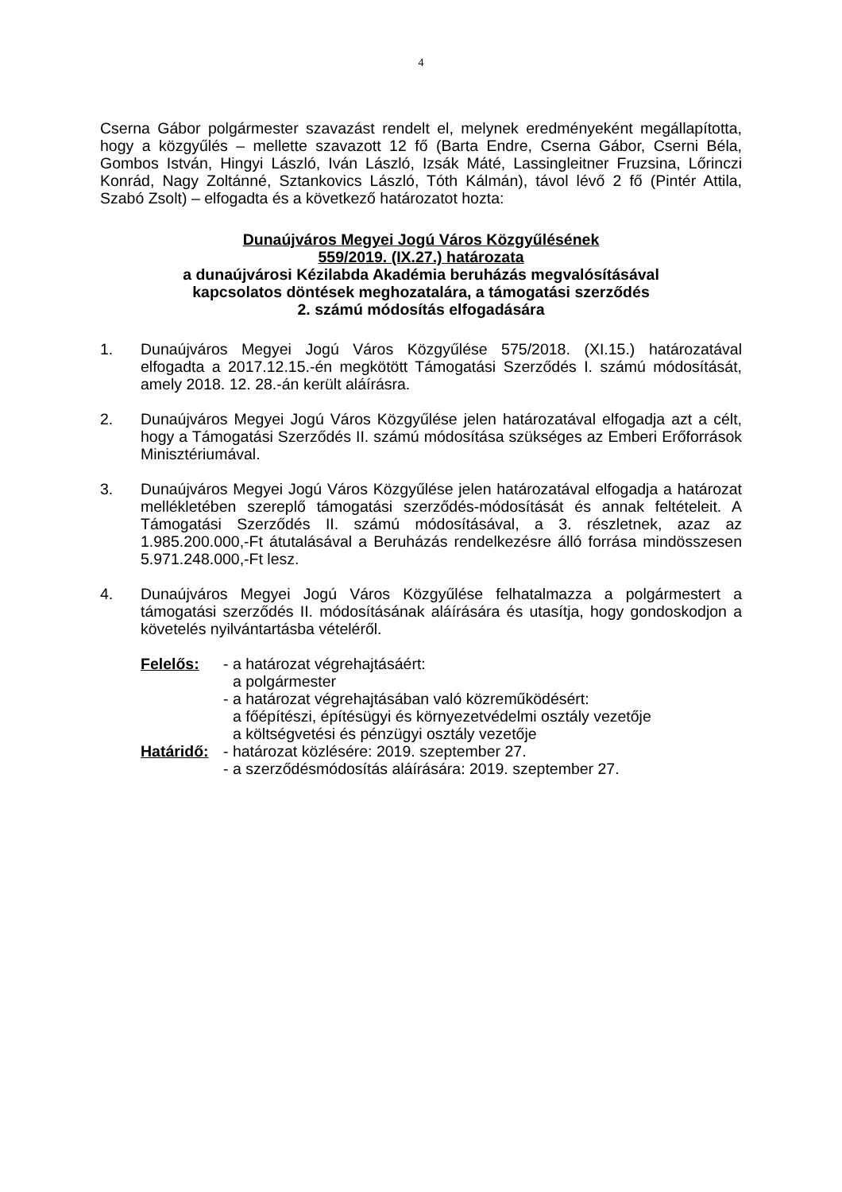4
Cserna Gábor polgármester szavazást rendelt el, melynek eredményeként megállapította, hogy a közgyűlés – mellette szavazott 12 fő (Barta Endre, Cserna Gábor, Cserni Béla, Gombos István, Hingyi László, Iván László, Izsák Máté, Lassingleitner Fruzsina, Lőrinczi Konrád, Nagy Zoltánné, Sztankovics László, Tóth Kálmán), távol lévő 2 fő (Pintér Attila, Szabó Zsolt) – elfogadta és a következő határozatot hozta:
Dunaújváros Megyei Jogú Város Közgyűlésének
559/2019. (IX.27.) határozata
a dunaújvárosi Kézilabda Akadémia beruházás megvalósításával
kapcsolatos döntések meghozatalára, a támogatási szerződés
2. számú módosítás elfogadására
1. Dunaújváros Megyei Jogú Város Közgyűlése 575/2018. (XI.15.) határozatával elfogadta a 2017.12.15.-én megkötött Támogatási Szerződés I. számú módosítását, amely 2018. 12. 28.-án került aláírásra.
2. Dunaújváros Megyei Jogú Város Közgyűlése jelen határozatával elfogadja azt a célt, hogy a Támogatási Szerződés II. számú módosítása szükséges az Emberi Erőforrások Minisztériumával.
3. Dunaújváros Megyei Jogú Város Közgyűlése jelen határozatával elfogadja a határozat mellékletében szereplő támogatási szerződés-módosítását és annak feltételeit. A Támogatási Szerződés II. számú módosításával, a 3. részletnek, azaz az 1.985.200.000,-Ft átutalásával a Beruházás rendelkezésre álló forrása mindösszesen 5.971.248.000,-Ft lesz.
4. Dunaújváros Megyei Jogú Város Közgyűlése felhatalmazza a polgármestert a támogatási szerződés II. módosításának aláírására és utasítja, hogy gondoskodjon a követelés nyilvántartásba vételéről.
Felelős:
- a határozat végrehajtásáért:
a polgármester
- a határozat végrehajtásában való közreműködésért:
a főépítészi, építésügyi és környezetvédelmi osztály vezetője
a költségvetési és pénzügyi osztály vezetője
Határidő:
- határozat közlésére: 2019. szeptember 27.
- a szerződésmódosítás aláírására: 2019. szeptember 27.